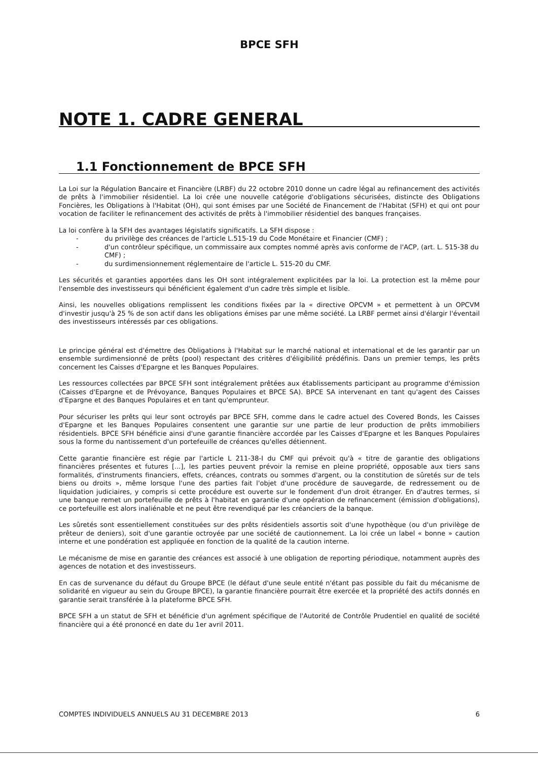BPCE SFH
NOTE 1. CADRE GENERAL
1.1 Fonctionnement de BPCE SFH
La Loi sur la Régulation Bancaire et Financière (LRBF) du 22 octobre 2010 donne un cadre légal au refinancement des activités de prêts à l'immobilier résidentiel. La loi crée une nouvelle catégorie d'obligations sécurisées, distincte des Obligations Foncières, les Obligations à l'Habitat (OH), qui sont émises par une Société de Financement de l'Habitat (SFH) et qui ont pour vocation de faciliter le refinancement des activités de prêts à l'immobilier résidentiel des banques françaises.
La loi confère à la SFH des avantages législatifs significatifs. La SFH dispose :
- du privilège des créances de l'article L.515-19 du Code Monétaire et Financier (CMF) ;
- d'un contrôleur spécifique, un commissaire aux comptes nommé après avis conforme de l'ACP, (art. L. 515-38 du CMF) ;
- du surdimensionnement réglementaire de l'article L. 515-20 du CMF.
Les sécurités et garanties apportées dans les OH sont intégralement explicitées par la loi. La protection est la même pour l'ensemble des investisseurs qui bénéficient également d'un cadre très simple et lisible.
Ainsi, les nouvelles obligations remplissent les conditions fixées par la « directive OPCVM » et permettent à un OPCVM d'investir jusqu'à 25 % de son actif dans les obligations émises par une même société. La LRBF permet ainsi d'élargir l'éventail des investisseurs intéressés par ces obligations.
Le principe général est d'émettre des Obligations à l'Habitat sur le marché national et international et de les garantir par un ensemble surdimensionné de prêts (pool) respectant des critères d'éligibilité prédéfinis. Dans un premier temps, les prêts concernent les Caisses d'Epargne et les Banques Populaires.
Les ressources collectées par BPCE SFH sont intégralement prêtées aux établissements participant au programme d'émission (Caisses d'Epargne et de Prévoyance, Banques Populaires et BPCE SA). BPCE SA intervenant en tant qu'agent des Caisses d'Epargne et des Banques Populaires et en tant qu'emprunteur.
Pour sécuriser les prêts qui leur sont octroyés par BPCE SFH, comme dans le cadre actuel des Covered Bonds, les Caisses d'Epargne et les Banques Populaires consentent une garantie sur une partie de leur production de prêts immobiliers résidentiels. BPCE SFH bénéficie ainsi d'une garantie financière accordée par les Caisses d'Epargne et les Banques Populaires sous la forme du nantissement d'un portefeuille de créances qu'elles détiennent.
Cette garantie financière est régie par l'article L 211-38-I du CMF qui prévoit qu'à « titre de garantie des obligations financières présentes et futures [...], les parties peuvent prévoir la remise en pleine propriété, opposable aux tiers sans formalités, d'instruments financiers, effets, créances, contrats ou sommes d'argent, ou la constitution de sûretés sur de tels biens ou droits », même lorsque l'une des parties fait l'objet d'une procédure de sauvegarde, de redressement ou de liquidation judiciaires, y compris si cette procédure est ouverte sur le fondement d'un droit étranger. En d'autres termes, si une banque remet un portefeuille de prêts à l'habitat en garantie d'une opération de refinancement (émission d'obligations), ce portefeuille est alors inaliénable et ne peut être revendiqué par les créanciers de la banque.
Les sûretés sont essentiellement constituées sur des prêts résidentiels assortis soit d'une hypothèque (ou d'un privilège de prêteur de deniers), soit d'une garantie octroyée par une société de cautionnement. La loi crée un label « bonne » caution interne et une pondération est appliquée en fonction de la qualité de la caution interne.
Le mécanisme de mise en garantie des créances est associé à une obligation de reporting périodique, notamment auprès des agences de notation et des investisseurs.
En cas de survenance du défaut du Groupe BPCE (le défaut d'une seule entité n'étant pas possible du fait du mécanisme de solidarité en vigueur au sein du Groupe BPCE), la garantie financière pourrait être exercée et la propriété des actifs donnés en garantie serait transférée à la plateforme BPCE SFH.
BPCE SFH a un statut de SFH et bénéficie d'un agrément spécifique de l'Autorité de Contrôle Prudentiel en qualité de société financière qui a été prononcé en date du 1er avril 2011.
COMPTES INDIVIDUELS ANNUELS AU 31 DECEMBRE 2013 6